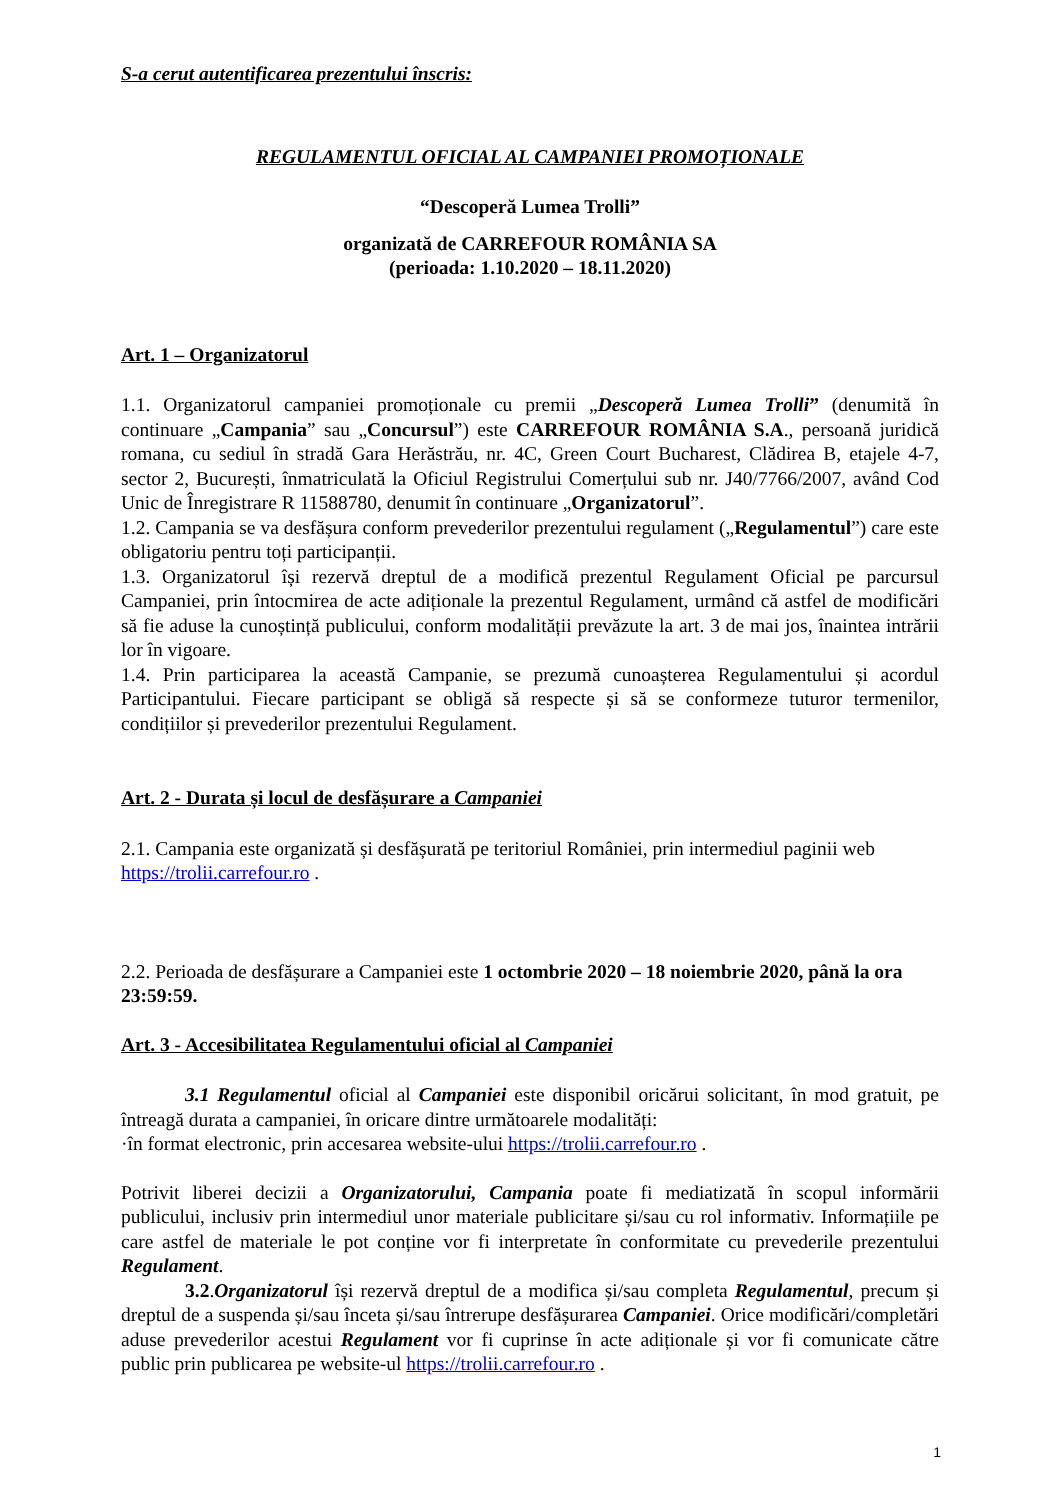S-a cerut autentificarea prezentului înscris:
REGULAMENTUL OFICIAL AL CAMPANIEI PROMOȚIONALE
“Descoperă Lumea Trolli”
organizată de CARREFOUR ROMÂNIA SA
(perioada: 1.10.2020 – 18.11.2020)
Art. 1 – Organizatorul
1.1. Organizatorul campaniei promoționale cu premii „Descoperă Lumea Trolli” (denumită în continuare „Campania” sau „Concursul”) este CARREFOUR ROMÂNIA S.A., persoană juridică romana, cu sediul în stradă Gara Herăstrău, nr. 4C, Green Court Bucharest, Clădirea B, etajele 4-7, sector 2, București, înmatriculată la Oficiul Registrului Comerțului sub nr. J40/7766/2007, având Cod Unic de Înregistrare R 11588780, denumit în continuare „Organizatorul”.
1.2. Campania se va desfășura conform prevederilor prezentului regulament („Regulamentul”) care este obligatoriu pentru toți participanții.
1.3. Organizatorul își rezervă dreptul de a modifică prezentul Regulament Oficial pe parcursul Campaniei, prin întocmirea de acte adiționale la prezentul Regulament, urmând că astfel de modificări să fie aduse la cunoștință publicului, conform modalității prevăzute la art. 3 de mai jos, înaintea intrării lor în vigoare.
1.4. Prin participarea la această Campanie, se prezumă cunoașterea Regulamentului și acordul Participantului. Fiecare participant se obligă să respecte și să se conformeze tuturor termenilor, condițiilor și prevederilor prezentului Regulament.
Art. 2 - Durata și locul de desfășurare a Campaniei
2.1. Campania este organizată și desfășurată pe teritoriul României, prin intermediul paginii web https://trolii.carrefour.ro .
2.2. Perioada de desfășurare a Campaniei este 1 octombrie 2020 – 18 noiembrie 2020, până la ora 23:59:59.
Art. 3 - Accesibilitatea Regulamentului oficial al Campaniei
3.1 Regulamentul oficial al Campaniei este disponibil oricărui solicitant, în mod gratuit, pe întreagă durata a campaniei, în oricare dintre următoarele modalități:
·în format electronic, prin accesarea website-ului https://trolii.carrefour.ro .
Potrivit liberei decizii a Organizatorului, Campania poate fi mediatizată în scopul informării publicului, inclusiv prin intermediul unor materiale publicitare și/sau cu rol informativ. Informațiile pe care astfel de materiale le pot conține vor fi interpretate în conformitate cu prevederile prezentului Regulament.
3.2.Organizatorul își rezervă dreptul de a modifica și/sau completa Regulamentul, precum și dreptul de a suspenda și/sau înceta și/sau întrerupe desfășurarea Campaniei. Orice modificări/completări aduse prevederilor acestui Regulament vor fi cuprinse în acte adiționale și vor fi comunicate către public prin publicarea pe website-ul https://trolii.carrefour.ro .
1